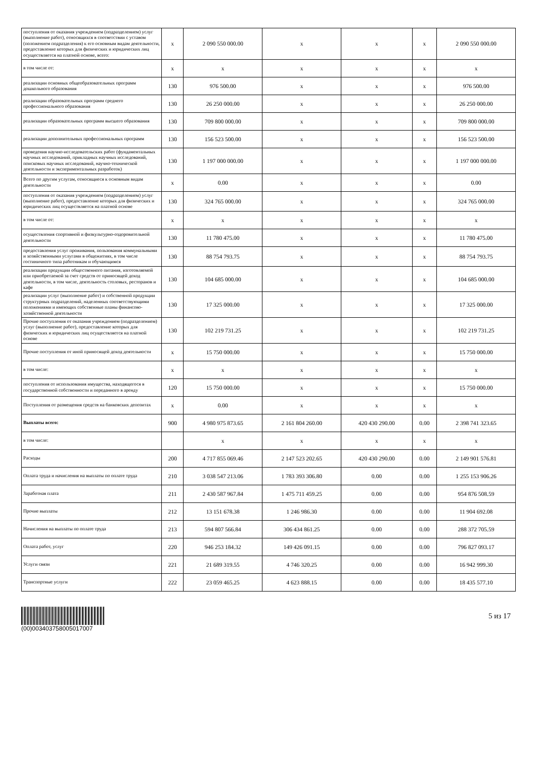| поступления от оказания учреждением (подразделением) услуг (выполнение работ), относящихся в соответствии с уставом (положением подразделения) к его основным видам деятельности, предоставление которых для физических и юридических лиц осуществляется на платной основе, всего: | x | 2 090 550 000.00 | x | x | x | 2 090 550 000.00 |
| в том числе от: | x | x | x | x | x | x |
| реализации основных общеобразовательных программ дошкольного образования | 130 | 976 500.00 | x | x | x | 976 500.00 |
| реализации образовательных программ среднего профессионального образования | 130 | 26 250 000.00 | x | x | x | 26 250 000.00 |
| реализации образовательных программ высшего образования | 130 | 709 800 000.00 | x | x | x | 709 800 000.00 |
| реализации дополнительных профессиональных программ | 130 | 156 523 500.00 | x | x | x | 156 523 500.00 |
| проведения научно-исследовательских работ (фундаментальных научных исследований, прикладных научных исследований, поисковых научных исследований, научно-технической деятельности и экспериментальных разработок) | 130 | 1 197 000 000.00 | x | x | x | 1 197 000 000.00 |
| Всего по другим услугам, относящиеся к основным видам деятельности | x | 0.00 | x | x | x | 0.00 |
| поступления от оказания учреждением (подразделением) услуг (выполнение работ), предоставление которых для физических и юридических лиц осуществляется на платной основе | 130 | 324 765 000.00 | x | x | x | 324 765 000.00 |
| в том числе от: | x | x | x | x | x | x |
| осуществления спортивной и физкультурно-оздоровительной деятельности | 130 | 11 780 475.00 | x | x | x | 11 780 475.00 |
| предоставления услуг проживания, пользования коммунальными и хозяйственными услугами в общежитиях, в том числе гостиничного типа работникам и обучающимся | 130 | 88 754 793.75 | x | x | x | 88 754 793.75 |
| реализации продукции общественного питания, изготовляемой или приобретаемой за счет средств от приносящей доход деятельности, в том числе, деятельность столовых, ресторанов и кафе | 130 | 104 685 000.00 | x | x | x | 104 685 000.00 |
| реализации услуг (выполнение работ) и собственной продукции структурных подразделений, наделенных соответствующими положениями и имеющих собственные планы финансово-хозяйственной деятельности | 130 | 17 325 000.00 | x | x | x | 17 325 000.00 |
| Прочие поступления от оказания учреждением (подразделением) услуг (выполнение работ), предоставление которых для физических и юридических лиц осуществляется на платной основе | 130 | 102 219 731.25 | x | x | x | 102 219 731.25 |
| Прочие поступления от иной приносящей доход деятельности | x | 15 750 000.00 | x | x | x | 15 750 000.00 |
| в том числе: | x | x | x | x | x | x |
| поступления от использования имущества, находящегося в государственной собственности и переданного в аренду | 120 | 15 750 000.00 | x | x | x | 15 750 000.00 |
| Поступления от размещения средств на банковских депозитах | x | 0.00 | x | x | x | x |
| Выплаты всего: | 900 | 4 980 975 873.65 | 2 161 804 260.00 | 420 430 290.00 | 0.00 | 2 398 741 323.65 |
| в том числе: | | x | x | x | x | x |
| Расходы | 200 | 4 717 855 069.46 | 2 147 523 202.65 | 420 430 290.00 | 0.00 | 2 149 901 576.81 |
| Оплата труда и начисления на выплаты по оплате труда | 210 | 3 038 547 213.06 | 1 783 393 306.80 | 0.00 | 0.00 | 1 255 153 906.26 |
| Заработная плата | 211 | 2 430 587 967.84 | 1 475 711 459.25 | 0.00 | 0.00 | 954 876 508.59 |
| Прочие выплаты | 212 | 13 151 678.38 | 1 246 986.30 | 0.00 | 0.00 | 11 904 692.08 |
| Начисления на выплаты по оплате труда | 213 | 594 807 566.84 | 306 434 861.25 | 0.00 | 0.00 | 288 372 705.59 |
| Оплата работ, услуг | 220 | 946 253 184.32 | 149 426 091.15 | 0.00 | 0.00 | 796 827 093.17 |
| Услуги связи | 221 | 21 689 319.55 | 4 746 320.25 | 0.00 | 0.00 | 16 942 999.30 |
| Транспортные услуги | 222 | 23 059 465.25 | 4 623 888.15 | 0.00 | 0.00 | 18 435 577.10 |
(00)003403758005017007
5 из 17